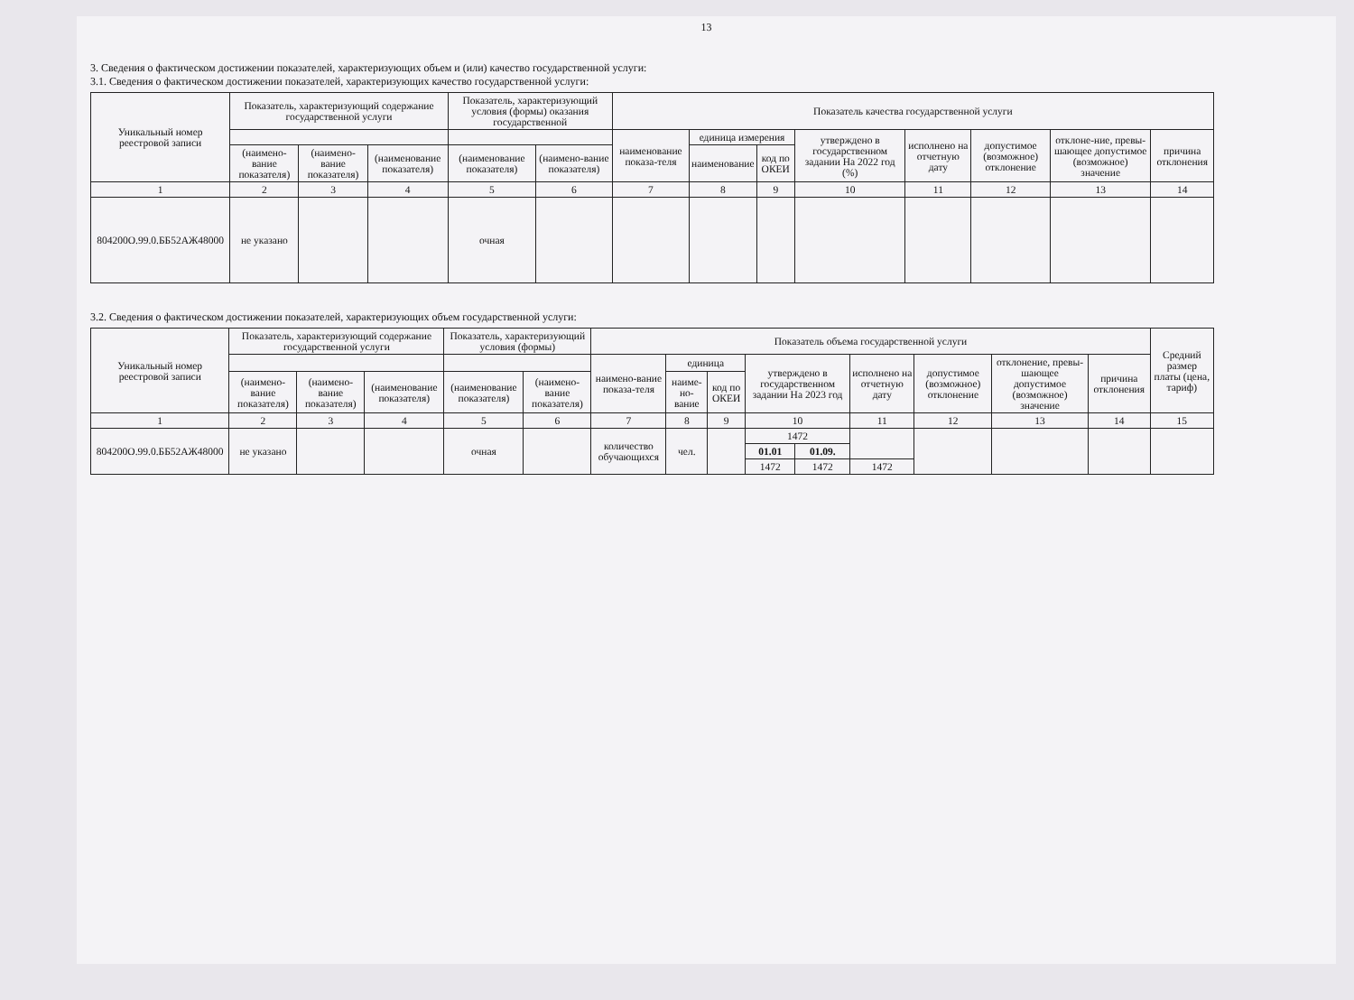13
3. Сведения о фактическом достижении показателей, характеризующих объем и (или) качество государственной услуги:
3.1. Сведения о фактическом достижении показателей, характеризующих качество государственной услуги:
| Уникальный номер реестровой записи | Показатель, характеризующий содержание государственной услуги | | | Показатель, характеризующий условия (формы) оказания государственной | | Показатель качества государственной услуги | | | | | | | |
| --- | --- | --- | --- | --- | --- | --- | --- | --- | --- | --- | --- | --- | --- |
| | | | | | | наименование показа-теля | единица измерения | | утверждено в государственном задании На 2022 год (%) | исполнено на отчетную дату | допустимое (возможное) отклонение | отклоне-ние, превы-шающее допустимое (возможное) значение | причина отклонения |
| | (наимено-вание показателя) | (наимено-вание показателя) | (наименование показателя) | (наименование показателя) | (наимено-вание показателя) | | наименование | код по ОКЕИ | | | | | |
| 1 | 2 | 3 | 4 | 5 | 6 | 7 | 8 | 9 | 10 | 11 | 12 | 13 | 14 |
| 804200О.99.0.ББ52АЖ48000 | не указано | | | очная | | | | | | | | | |
3.2. Сведения о фактическом достижении показателей, характеризующих объем государственной услуги:
| Уникальный номер реестровой записи | Показатель, характеризующий содержание государственной услуги | | | Показатель, характеризующий условия (формы) | | Показатель объема государственной услуги | | | | | | | | | Средний размер платы (цена, тариф) |
| --- | --- | --- | --- | --- | --- | --- | --- | --- | --- | --- | --- | --- | --- | --- | --- |
| | | | | | | наимено-вание показа-теля | единица | | утверждено в государственном задании На 2023 год | | исполнено на отчетную дату | допустимое (возможное) отклонение | отклонение, превы-шающее допустимое (возможное) значение | причина отклонения | |
| | (наимено-вание показателя) | (наимено-вание показателя) | (наименование показателя) | (наименование показателя) | (наимено-вание показателя) | | наиме-но-вание | код по ОКЕИ | | | | | | | |
| 1 | 2 | 3 | 4 | 5 | 6 | 7 | 8 | 9 | 10 | | 11 | 12 | 13 | 14 | 15 |
| 804200О.99.0.ББ52АЖ48000 | не указано | | | очная | | количество обучающихся | чел. | | 1472 | | | | | | |
| | | | | | | | | | 01.01 | 01.09. | | | | | |
| | | | | | | | | | 1472 | 1472 | 1472 | | | | |